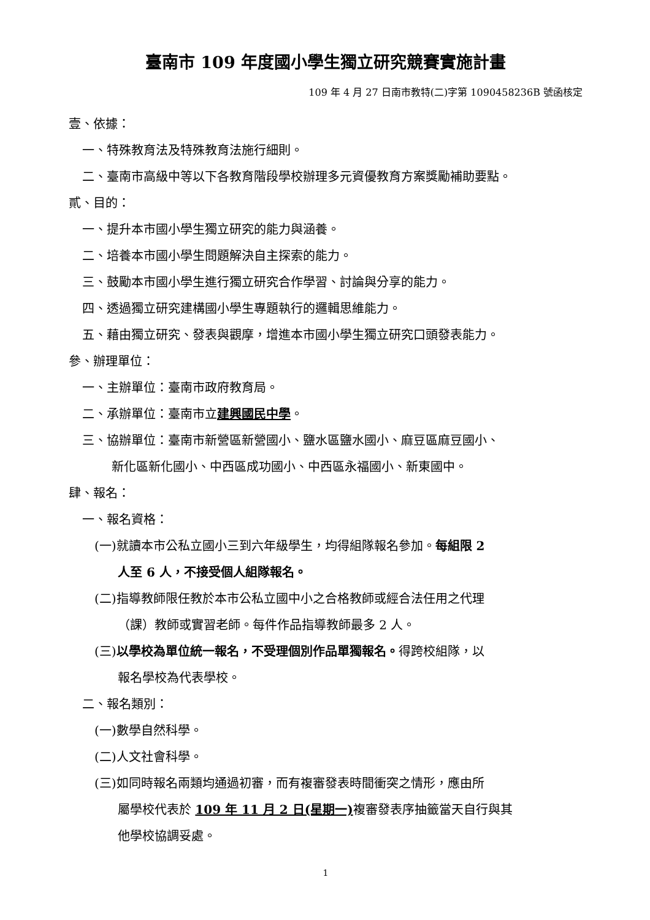臺南市 109 年度國小學生獨立研究競賽實施計畫
109 年 4 月 27 日南市教特(二)字第 1090458236B 號函核定
壹、依據：
一、特殊教育法及特殊教育法施行細則。
二、臺南市高級中等以下各教育階段學校辦理多元資優教育方案獎勵補助要點。
貳、目的：
一、提升本市國小學生獨立研究的能力與涵養。
二、培養本市國小學生問題解決自主探索的能力。
三、鼓勵本市國小學生進行獨立研究合作學習、討論與分享的能力。
四、透過獨立研究建構國小學生專題執行的邏輯思維能力。
五、藉由獨立研究、發表與觀摩，增進本市國小學生獨立研究口頭發表能力。
參、辦理單位：
一、主辦單位：臺南市政府教育局。
二、承辦單位：臺南市立建興國民中學。
三、協辦單位：臺南市新營區新營國小、鹽水區鹽水國小、麻豆區麻豆國小、
新化區新化國小、中西區成功國小、中西區永福國小、新東國中。
肆、報名：
一、報名資格：
(一)就讀本市公私立國小三到六年級學生，均得組隊報名參加。每組限 2
人至 6 人，不接受個人組隊報名。
(二)指導教師限任教於本市公私立國中小之合格教師或經合法任用之代理
（課）教師或實習老師。每件作品指導教師最多 2 人。
(三)以學校為單位統一報名，不受理個別作品單獨報名。得跨校組隊，以
報名學校為代表學校。
二、報名類別：
(一)數學自然科學。
(二)人文社會科學。
(三)如同時報名兩類均通過初審，而有複審發表時間衝突之情形，應由所
屬學校代表於 109 年 11 月 2 日(星期一) 複審發表序抽籤當天自行與其
他學校協調妥處。
1